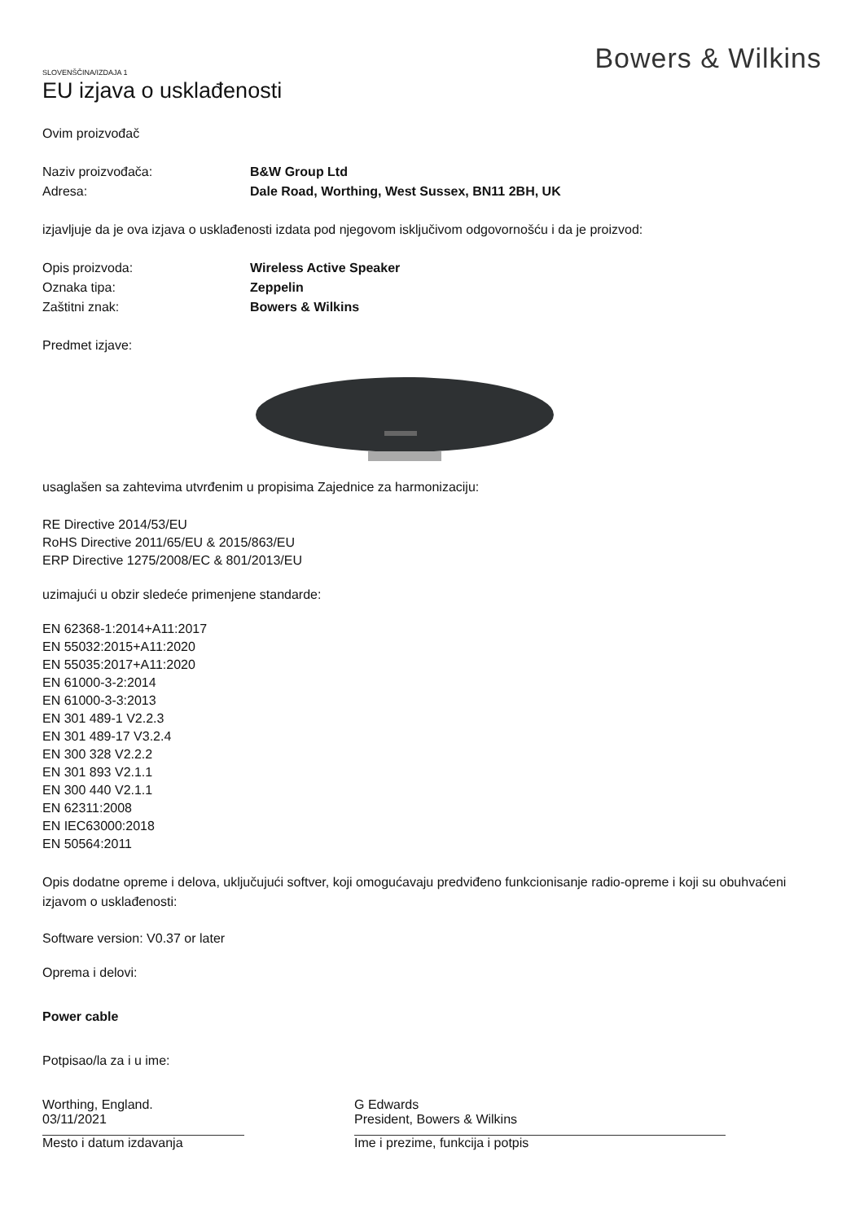Bowers & Wilkins
SLOVENŠČINA/IZDAJA 1
EU izjava o usklađenosti
Ovim proizvođač
Naziv proizvođača: B&W Group Ltd
Adresa: Dale Road, Worthing, West Sussex, BN11 2BH, UK
izjavljuje da je ova izjava o usklađenosti izdata pod njegovom isključivom odgovornošću i da je proizvod:
Opis proizvoda: Wireless Active Speaker
Oznaka tipa: Zeppelin
Zaštitni znak: Bowers & Wilkins
Predmet izjave:
usaglašen sa zahtevima utvrđenim u propisima Zajednice za harmonizaciju:
RE Directive 2014/53/EU
RoHS Directive 2011/65/EU & 2015/863/EU
ERP Directive 1275/2008/EC & 801/2013/EU
uzimajući u obzir sledeće primenjene standarde:
EN 62368-1:2014+A11:2017
EN 55032:2015+A11:2020
EN 55035:2017+A11:2020
EN 61000-3-2:2014
EN 61000-3-3:2013
EN 301 489-1 V2.2.3
EN 301 489-17 V3.2.4
EN 300 328 V2.2.2
EN 301 893 V2.1.1
EN 300 440 V2.1.1
EN 62311:2008
EN IEC63000:2018
EN 50564:2011
Opis dodatne opreme i delova, uključujući softver, koji omogućavaju predviđeno funkcionisanje radio-opreme i koji su obuhvaćeni izjavom o usklađenosti:
Software version: V0.37 or later
Oprema i delovi:
Power cable
Potpisao/la za i u ime:
Worthing, England.
03/11/2021
Mesto i datum izdavanja
G Edwards
President, Bowers & Wilkins
Ime i prezime, funkcija i potpis